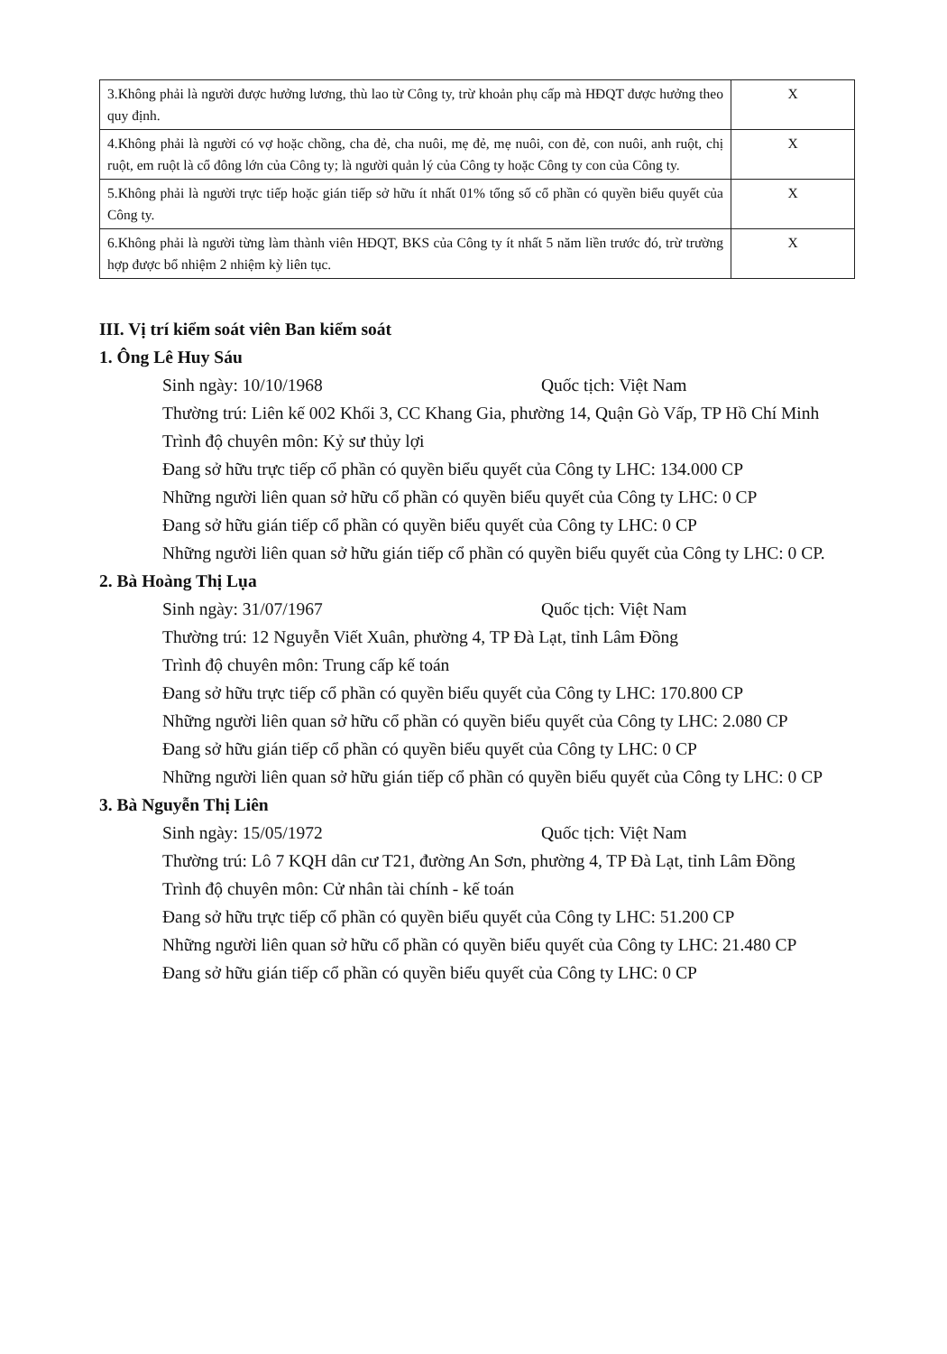| 3.Không phải là người được hưởng lương, thù lao từ Công ty, trừ khoản phụ cấp mà HĐQT được hưởng theo quy định. | X |
| 4.Không phải là người có vợ hoặc chồng, cha đẻ, cha nuôi, mẹ đẻ, mẹ nuôi, con đẻ, con nuôi, anh ruột, chị ruột, em ruột là cổ đông lớn của Công ty; là người quản lý của Công ty hoặc Công ty con của Công ty. | X |
| 5.Không phải là người trực tiếp hoặc gián tiếp sở hữu ít nhất 01% tổng số cổ phần có quyền biểu quyết của Công ty. | X |
| 6.Không phải là người từng làm thành viên HĐQT, BKS của Công ty ít nhất 5 năm liền trước đó, trừ trường hợp được bổ nhiệm 2 nhiệm kỳ liên tục. | X |
III. Vị trí kiểm soát viên Ban kiểm soát
1. Ông Lê Huy Sáu
Sinh ngày: 10/10/1968 Quốc tịch: Việt Nam
Thường trú: Liên kế 002 Khối 3, CC Khang Gia, phường 14, Quận Gò Vấp, TP Hồ Chí Minh
Trình độ chuyên môn: Kỷ sư thủy lợi
Đang sở hữu trực tiếp cổ phần có quyền biểu quyết của Công ty LHC: 134.000 CP
Những người liên quan sở hữu cổ phần có quyền biểu quyết của Công ty LHC: 0 CP
Đang sở hữu gián tiếp cổ phần có quyền biểu quyết của Công ty LHC: 0 CP
Những người liên quan sở hữu gián tiếp cổ phần có quyền biểu quyết của Công ty LHC: 0 CP.
2. Bà Hoàng Thị Lụa
Sinh ngày: 31/07/1967 Quốc tịch: Việt Nam
Thường trú: 12 Nguyễn Viết Xuân, phường 4, TP Đà Lạt, tỉnh Lâm Đồng
Trình độ chuyên môn: Trung cấp kế toán
Đang sở hữu trực tiếp cổ phần có quyền biểu quyết của Công ty LHC: 170.800 CP
Những người liên quan sở hữu cổ phần có quyền biểu quyết của Công ty LHC: 2.080 CP
Đang sở hữu gián tiếp cổ phần có quyền biểu quyết của Công ty LHC: 0 CP
Những người liên quan sở hữu gián tiếp cổ phần có quyền biểu quyết của Công ty LHC: 0 CP
3. Bà Nguyễn Thị Liên
Sinh ngày: 15/05/1972 Quốc tịch: Việt Nam
Thường trú: Lô 7 KQH dân cư T21, đường An Sơn, phường 4, TP Đà Lạt, tỉnh Lâm Đồng
Trình độ chuyên môn: Cử nhân tài chính - kế toán
Đang sở hữu trực tiếp cổ phần có quyền biểu quyết của Công ty LHC: 51.200 CP
Những người liên quan sở hữu cổ phần có quyền biểu quyết của Công ty LHC: 21.480 CP
Đang sở hữu gián tiếp cổ phần có quyền biểu quyết của Công ty LHC: 0 CP